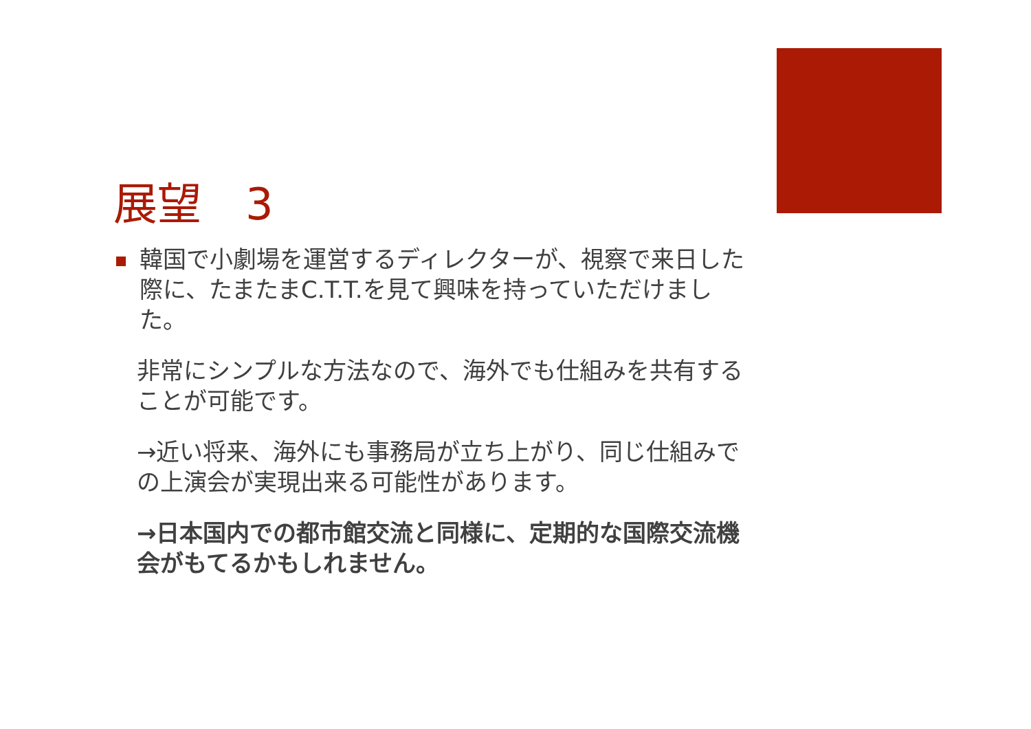展望　3
韓国で小劇場を運営するディレクターが、視察で来日した際に、たまたまC.T.T.を見て興味を持っていただけました。
非常にシンプルな方法なので、海外でも仕組みを共有することが可能です。
→近い将来、海外にも事務局が立ち上がり、同じ仕組みでの上演会が実現出来る可能性があります。
→日本国内での都市館交流と同様に、定期的な国際交流機会がもてるかもしれません。